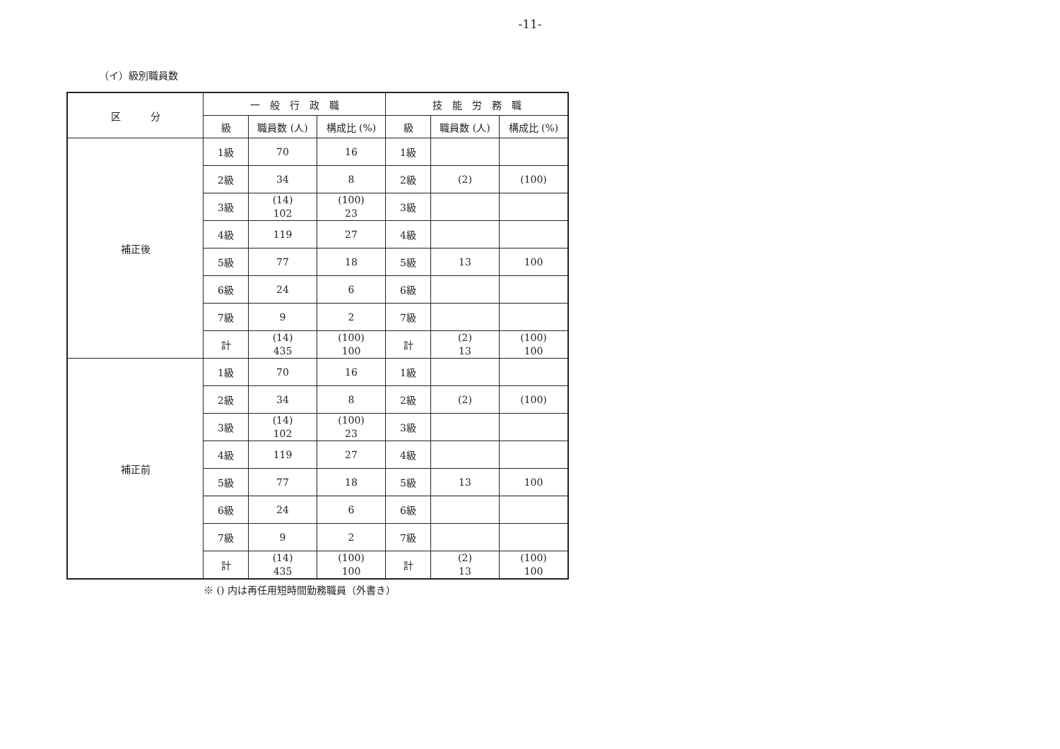-11-
（イ）級別職員数
| 区 分 | 一 般 行 政 職 | | | 技 能 労 務 職 | | |
| --- | --- | --- | --- | --- | --- | --- |
| | 級 | 職員数 (人) | 構成比 (%) | 級 | 職員数 (人) | 構成比 (%) |
| 補正後 | 1級 | 70 | 16 | 1級 | | |
| | 2級 | 34 | 8 | 2級 | (2) | (100) |
| | 3級 | (14) 102 | (100) 23 | 3級 | | |
| | 4級 | 119 | 27 | 4級 | | |
| | 5級 | 77 | 18 | 5級 | 13 | 100 |
| | 6級 | 24 | 6 | 6級 | | |
| | 7級 | 9 | 2 | 7級 | | |
| | 計 | (14) 435 | (100) 100 | 計 | (2) 13 | (100) 100 |
| 補正前 | 1級 | 70 | 16 | 1級 | | |
| | 2級 | 34 | 8 | 2級 | (2) | (100) |
| | 3級 | (14) 102 | (100) 23 | 3級 | | |
| | 4級 | 119 | 27 | 4級 | | |
| | 5級 | 77 | 18 | 5級 | 13 | 100 |
| | 6級 | 24 | 6 | 6級 | | |
| | 7級 | 9 | 2 | 7級 | | |
| | 計 | (14) 435 | (100) 100 | 計 | (2) 13 | (100) 100 |
※ () 内は再任用短時間勤務職員（外書き）